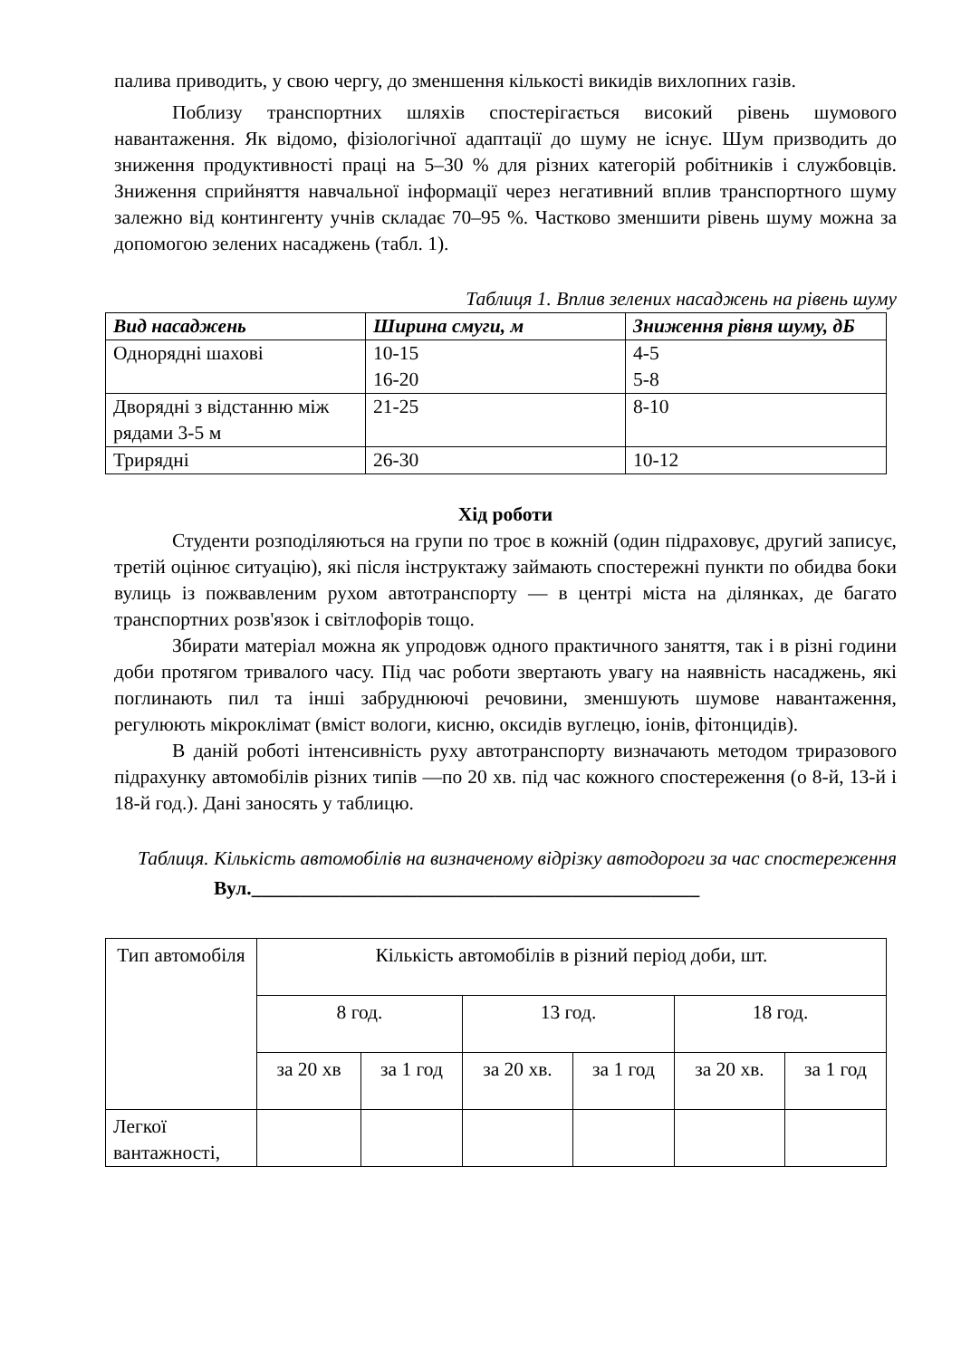палива приводить, у свою чергу, до зменшення кількості викидів вихлопних газів.
Поблизу транспортних шляхів спостерігається високий рівень шумового навантаження. Як відомо, фізіологічної адаптації до шуму не існує. Шум призводить до зниження продуктивності праці на 5–30 % для різних категорій робітників і службовців. Зниження сприйняття навчальної інформації через негативний вплив транспортного шуму залежно від контингенту учнів складає 70–95 %. Частково зменшити рівень шуму можна за допомогою зелених насаджень (табл. 1).
Таблиця 1. Вплив зелених насаджень на рівень шуму
| Вид насаджень | Ширина смуги, м | Зниження рівня шуму, дБ |
| --- | --- | --- |
| Однорядні шахові | 10-15 16-20 | 4-5 5-8 |
| Дворядні з відстанню між рядами 3-5 м | 21-25 | 8-10 |
| Трирядні | 26-30 | 10-12 |
Хід роботи
Студенти розподіляються на групи по троє в кожній (один підраховує, другий записує, третій оцінює ситуацію), які після інструктажу займають спостережні пункти по обидва боки вулиць із пожвавленим рухом автотранспорту — в центрі міста на ділянках, де багато транспортних розв'язок і світлофорів тощо.
Збирати матеріал можна як упродовж одного практичного заняття, так і в різні години доби протягом тривалого часу. Під час роботи звертають увагу на наявність насаджень, які поглинають пил та інші забруднюючі речовини, зменшують шумове навантаження, регулюють мікроклімат (вміст вологи, кисню, оксидів вуглецю, іонів, фітонцидів).
В даній роботі інтенсивність руху автотранспорту визначають методом триразового підрахунку автомобілів різних типів —по 20 хв. під час кожного спостереження (о 8-й, 13-й і 18-й год.). Дані заносять у таблицю.
Таблиця. Кількість автомобілів на визначеному відрізку автодороги за час спостереження
Вул.______________________________________________
| Тип автомобіля | Кількість автомобілів в різний період доби, шт. | | | | | |
| --- | --- | --- | --- | --- | --- | --- |
| | 8 год. | | 13 год. | | 18 год. | |
| | за 20 хв | за 1 год | за 20 хв. | за 1 год | за 20 хв. | за 1 год |
| Легкої вантажності, | | | | | | |